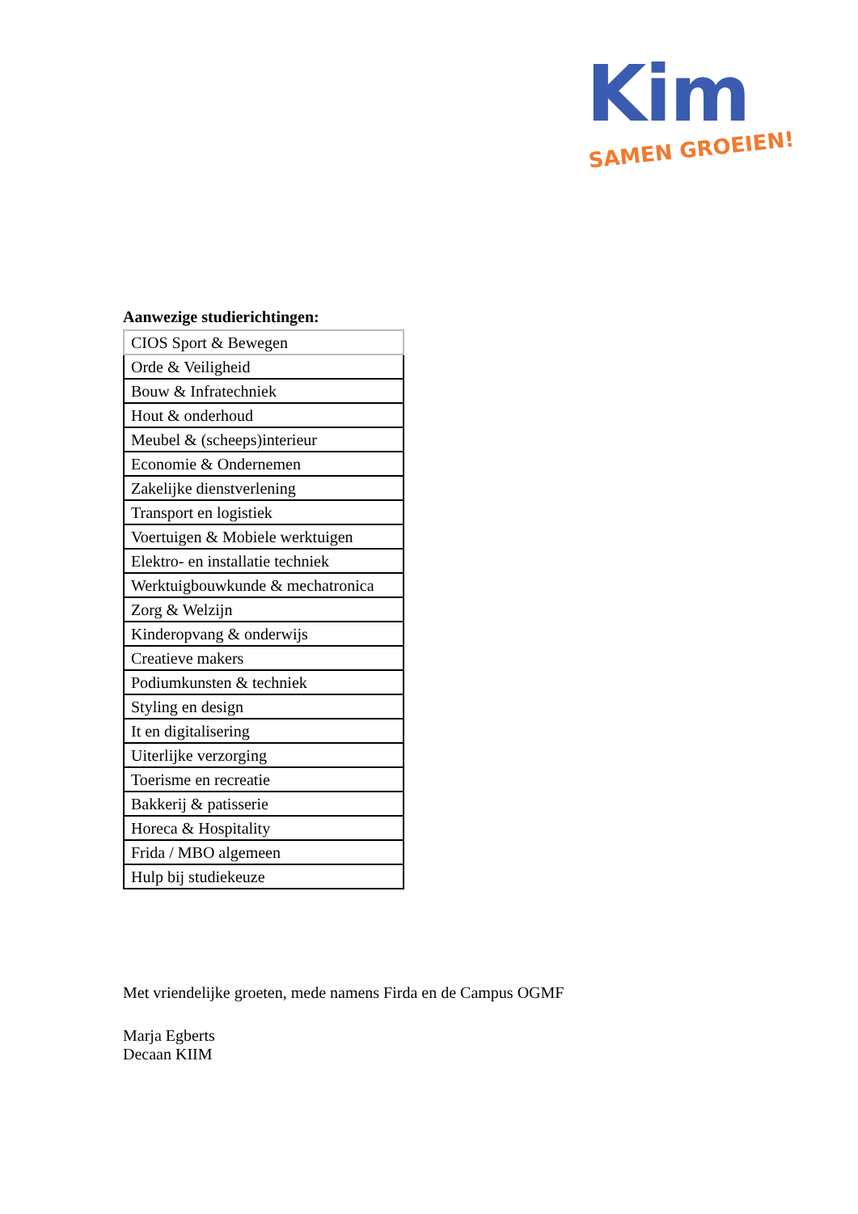Kim
SAMEN GROEIEN!
Aanwezige studierichtingen:
| CIOS Sport & Bewegen |
| Orde & Veiligheid |
| Bouw & Infratechniek |
| Hout & onderhoud |
| Meubel & (scheeps)interieur |
| Economie & Ondernemen |
| Zakelijke dienstverlening |
| Transport en logistiek |
| Voertuigen & Mobiele werktuigen |
| Elektro- en installatie techniek |
| Werktuigbouwkunde & mechatronica |
| Zorg & Welzijn |
| Kinderopvang & onderwijs |
| Creatieve makers |
| Podiumkunsten & techniek |
| Styling en design |
| It en digitalisering |
| Uiterlijke verzorging |
| Toerisme en recreatie |
| Bakkerij & patisserie |
| Horeca & Hospitality |
| Frida / MBO algemeen |
| Hulp bij studiekeuze |
Met vriendelijke groeten, mede namens Firda en de Campus OGMF
Marja Egberts
Decaan KIIM